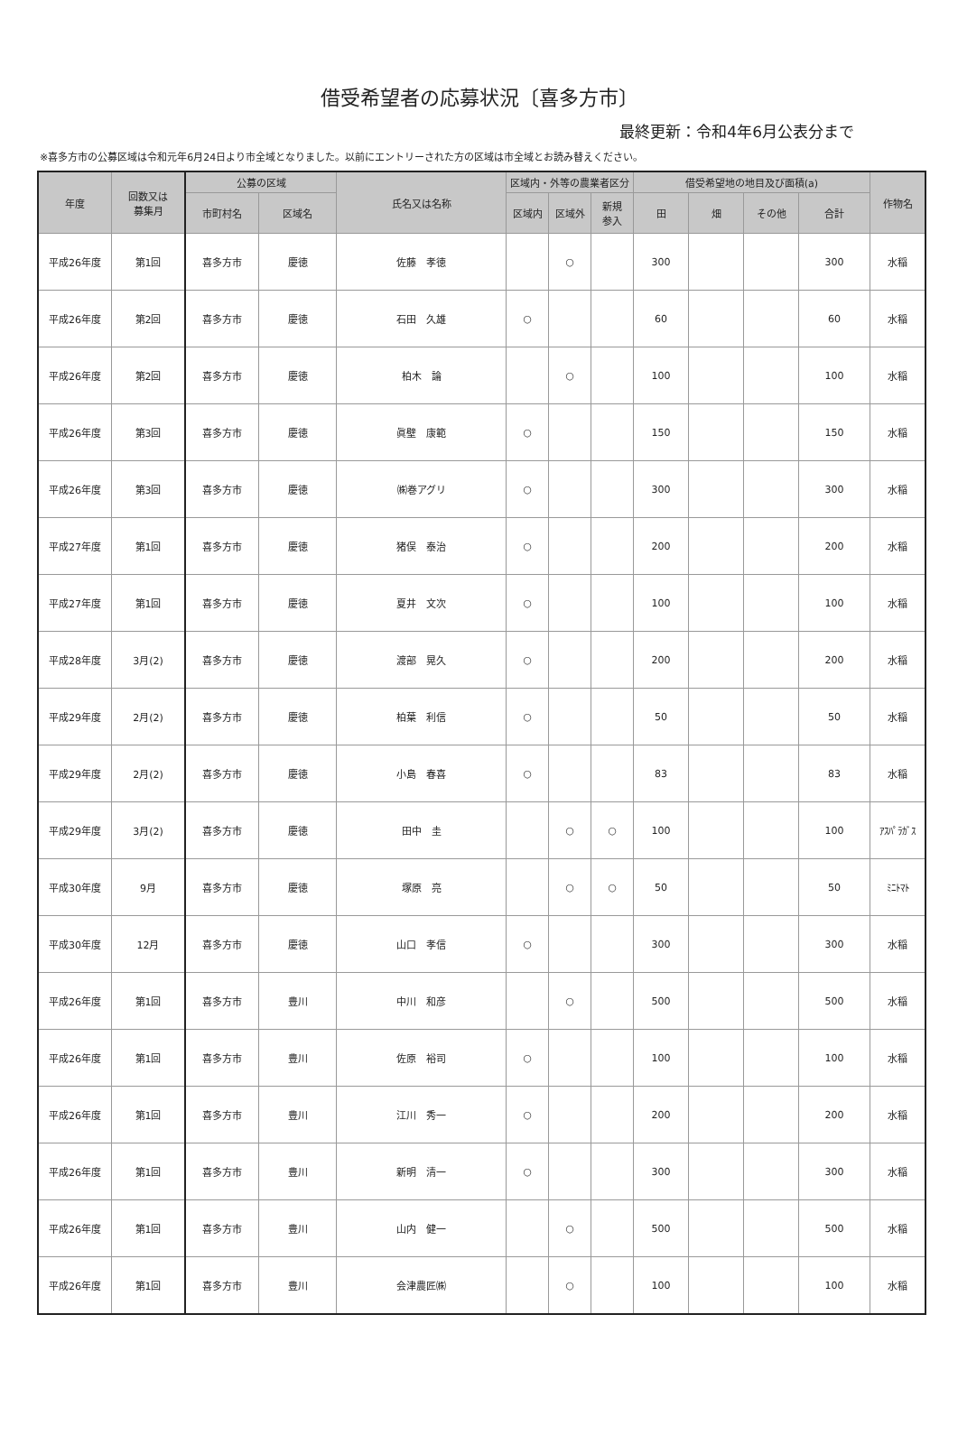借受希望者の応募状況〔喜多方市〕
最終更新：令和4年6月公表分まで
※喜多方市の公募区域は令和元年6月24日より市全域となりました。以前にエントリーされた方の区域は市全域とお読み替えください。
| 年度 | 回数又は 募集月 | 公募の区域 | | 氏名又は名称 | 区域内・外等の農業者区分 | | | 借受希望地の地目及び面積(a) | | | | 作物名 |
| --- | --- | --- | --- | --- | --- | --- | --- | --- | --- | --- | --- | --- |
| | | 市町村名 | 区域名 | | 区域内 | 区域外 | 新規 参入 | 田 | 畑 | その他 | 合計 | |
| 平成26年度 | 第1回 | 喜多方市 | 慶徳 | 佐藤 孝徳 | | ○ | | 300 | | | 300 | 水稲 |
| 平成26年度 | 第2回 | 喜多方市 | 慶徳 | 石田 久雄 | ○ | | | 60 | | | 60 | 水稲 |
| 平成26年度 | 第2回 | 喜多方市 | 慶徳 | 柏木 論 | | ○ | | 100 | | | 100 | 水稲 |
| 平成26年度 | 第3回 | 喜多方市 | 慶徳 | 眞壁 康範 | ○ | | | 150 | | | 150 | 水稲 |
| 平成26年度 | 第3回 | 喜多方市 | 慶徳 | ㈱巻アグリ | ○ | | | 300 | | | 300 | 水稲 |
| 平成27年度 | 第1回 | 喜多方市 | 慶徳 | 猪俣 泰治 | ○ | | | 200 | | | 200 | 水稲 |
| 平成27年度 | 第1回 | 喜多方市 | 慶徳 | 夏井 文次 | ○ | | | 100 | | | 100 | 水稲 |
| 平成28年度 | 3月(2) | 喜多方市 | 慶徳 | 渡部 晃久 | ○ | | | 200 | | | 200 | 水稲 |
| 平成29年度 | 2月(2) | 喜多方市 | 慶徳 | 柏葉 利信 | ○ | | | 50 | | | 50 | 水稲 |
| 平成29年度 | 2月(2) | 喜多方市 | 慶徳 | 小島 春喜 | ○ | | | 83 | | | 83 | 水稲 |
| 平成29年度 | 3月(2) | 喜多方市 | 慶徳 | 田中 圭 | | ○ | ○ | 100 | | | 100 | ｱｽﾊﾟﾗｶﾞｽ |
| 平成30年度 | 9月 | 喜多方市 | 慶徳 | 塚原 亮 | | ○ | ○ | 50 | | | 50 | ﾐﾆﾄﾏﾄ |
| 平成30年度 | 12月 | 喜多方市 | 慶徳 | 山口 孝信 | ○ | | | 300 | | | 300 | 水稲 |
| 平成26年度 | 第1回 | 喜多方市 | 豊川 | 中川 和彦 | | ○ | | 500 | | | 500 | 水稲 |
| 平成26年度 | 第1回 | 喜多方市 | 豊川 | 佐原 裕司 | ○ | | | 100 | | | 100 | 水稲 |
| 平成26年度 | 第1回 | 喜多方市 | 豊川 | 江川 秀一 | ○ | | | 200 | | | 200 | 水稲 |
| 平成26年度 | 第1回 | 喜多方市 | 豊川 | 新明 清一 | ○ | | | 300 | | | 300 | 水稲 |
| 平成26年度 | 第1回 | 喜多方市 | 豊川 | 山内 健一 | | ○ | | 500 | | | 500 | 水稲 |
| 平成26年度 | 第1回 | 喜多方市 | 豊川 | 会津農匠㈱ | | ○ | | 100 | | | 100 | 水稲 |